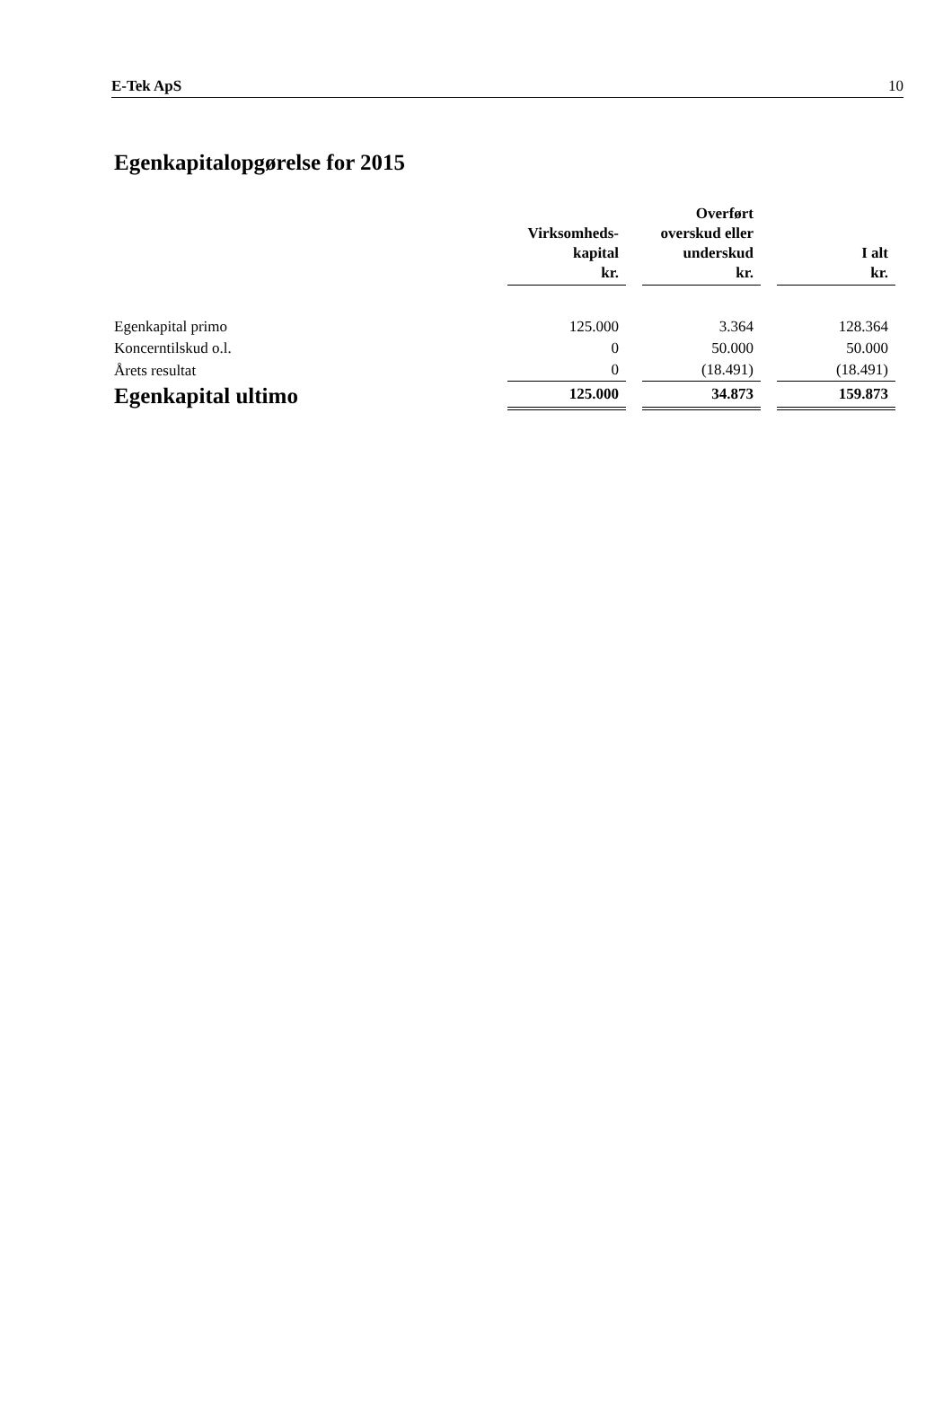E-Tek ApS 10
Egenkapitalopgørelse for 2015
| | Virksomheds- kapital kr. | | Overført overskud eller underskud kr. | | I alt kr. |
| Egenkapital primo | 125.000 | | 3.364 | | 128.364 |
| Koncerntilskud o.l. | 0 | | 50.000 | | 50.000 |
| Årets resultat | 0 | | (18.491) | | (18.491) |
| Egenkapital ultimo | 125.000 | | 34.873 | | 159.873 |